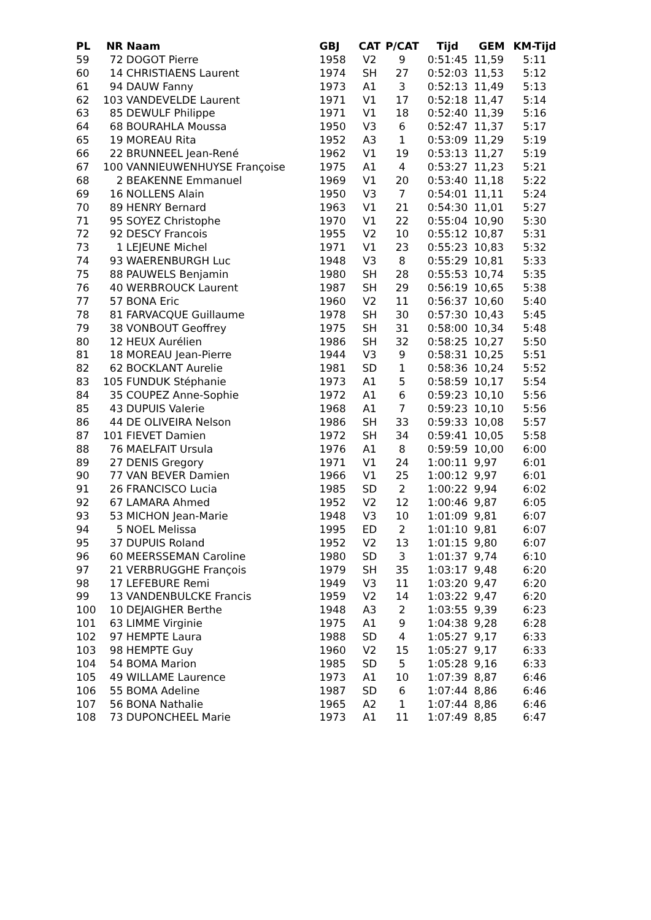| PL | NR | Naam | GBJ | CAT | P/CAT | Tijd | GEM | KM-Tijd |
| --- | --- | --- | --- | --- | --- | --- | --- | --- |
| 59 | 72 | DOGOT Pierre | 1958 | V2 | 9 | 0:51:45 | 11,59 | 5:11 |
| 60 | 14 | CHRISTIAENS Laurent | 1974 | SH | 27 | 0:52:03 | 11,53 | 5:12 |
| 61 | 94 | DAUW Fanny | 1973 | A1 | 3 | 0:52:13 | 11,49 | 5:13 |
| 62 | 103 | VANDEVELDE Laurent | 1971 | V1 | 17 | 0:52:18 | 11,47 | 5:14 |
| 63 | 85 | DEWULF Philippe | 1971 | V1 | 18 | 0:52:40 | 11,39 | 5:16 |
| 64 | 68 | BOURAHLA Moussa | 1950 | V3 | 6 | 0:52:47 | 11,37 | 5:17 |
| 65 | 19 | MOREAU Rita | 1952 | A3 | 1 | 0:53:09 | 11,29 | 5:19 |
| 66 | 22 | BRUNNEEL Jean-René | 1962 | V1 | 19 | 0:53:13 | 11,27 | 5:19 |
| 67 | 100 | VANNIEUWENHUYSE Françoise | 1975 | A1 | 4 | 0:53:27 | 11,23 | 5:21 |
| 68 | 2 | BEAKENNE Emmanuel | 1969 | V1 | 20 | 0:53:40 | 11,18 | 5:22 |
| 69 | 16 | NOLLENS Alain | 1950 | V3 | 7 | 0:54:01 | 11,11 | 5:24 |
| 70 | 89 | HENRY Bernard | 1963 | V1 | 21 | 0:54:30 | 11,01 | 5:27 |
| 71 | 95 | SOYEZ Christophe | 1970 | V1 | 22 | 0:55:04 | 10,90 | 5:30 |
| 72 | 92 | DESCY Francois | 1955 | V2 | 10 | 0:55:12 | 10,87 | 5:31 |
| 73 | 1 | LEJEUNE Michel | 1971 | V1 | 23 | 0:55:23 | 10,83 | 5:32 |
| 74 | 93 | WAERENBURGH Luc | 1948 | V3 | 8 | 0:55:29 | 10,81 | 5:33 |
| 75 | 88 | PAUWELS Benjamin | 1980 | SH | 28 | 0:55:53 | 10,74 | 5:35 |
| 76 | 40 | WERBROUCK Laurent | 1987 | SH | 29 | 0:56:19 | 10,65 | 5:38 |
| 77 | 57 | BONA Eric | 1960 | V2 | 11 | 0:56:37 | 10,60 | 5:40 |
| 78 | 81 | FARVACQUE Guillaume | 1978 | SH | 30 | 0:57:30 | 10,43 | 5:45 |
| 79 | 38 | VONBOUT Geoffrey | 1975 | SH | 31 | 0:58:00 | 10,34 | 5:48 |
| 80 | 12 | HEUX Aurélien | 1986 | SH | 32 | 0:58:25 | 10,27 | 5:50 |
| 81 | 18 | MOREAU Jean-Pierre | 1944 | V3 | 9 | 0:58:31 | 10,25 | 5:51 |
| 82 | 62 | BOCKLANT Aurelie | 1981 | SD | 1 | 0:58:36 | 10,24 | 5:52 |
| 83 | 105 | FUNDUK Stéphanie | 1973 | A1 | 5 | 0:58:59 | 10,17 | 5:54 |
| 84 | 35 | COUPEZ Anne-Sophie | 1972 | A1 | 6 | 0:59:23 | 10,10 | 5:56 |
| 85 | 43 | DUPUIS Valerie | 1968 | A1 | 7 | 0:59:23 | 10,10 | 5:56 |
| 86 | 44 | DE OLIVEIRA Nelson | 1986 | SH | 33 | 0:59:33 | 10,08 | 5:57 |
| 87 | 101 | FIEVET Damien | 1972 | SH | 34 | 0:59:41 | 10,05 | 5:58 |
| 88 | 76 | MAELFAIT Ursula | 1976 | A1 | 8 | 0:59:59 | 10,00 | 6:00 |
| 89 | 27 | DENIS Gregory | 1971 | V1 | 24 | 1:00:11 | 9,97 | 6:01 |
| 90 | 77 | VAN BEVER Damien | 1966 | V1 | 25 | 1:00:12 | 9,97 | 6:01 |
| 91 | 26 | FRANCISCO Lucia | 1985 | SD | 2 | 1:00:22 | 9,94 | 6:02 |
| 92 | 67 | LAMARA Ahmed | 1952 | V2 | 12 | 1:00:46 | 9,87 | 6:05 |
| 93 | 53 | MICHON Jean-Marie | 1948 | V3 | 10 | 1:01:09 | 9,81 | 6:07 |
| 94 | 5 | NOEL Melissa | 1995 | ED | 2 | 1:01:10 | 9,81 | 6:07 |
| 95 | 37 | DUPUIS Roland | 1952 | V2 | 13 | 1:01:15 | 9,80 | 6:07 |
| 96 | 60 | MEERSSEMAN Caroline | 1980 | SD | 3 | 1:01:37 | 9,74 | 6:10 |
| 97 | 21 | VERBRUGGHE François | 1979 | SH | 35 | 1:03:17 | 9,48 | 6:20 |
| 98 | 17 | LEFEBURE Remi | 1949 | V3 | 11 | 1:03:20 | 9,47 | 6:20 |
| 99 | 13 | VANDENBULCKE Francis | 1959 | V2 | 14 | 1:03:22 | 9,47 | 6:20 |
| 100 | 10 | DEJAIGHER Berthe | 1948 | A3 | 2 | 1:03:55 | 9,39 | 6:23 |
| 101 | 63 | LIMME Virginie | 1975 | A1 | 9 | 1:04:38 | 9,28 | 6:28 |
| 102 | 97 | HEMPTE Laura | 1988 | SD | 4 | 1:05:27 | 9,17 | 6:33 |
| 103 | 98 | HEMPTE Guy | 1960 | V2 | 15 | 1:05:27 | 9,17 | 6:33 |
| 104 | 54 | BOMA Marion | 1985 | SD | 5 | 1:05:28 | 9,16 | 6:33 |
| 105 | 49 | WILLAME Laurence | 1973 | A1 | 10 | 1:07:39 | 8,87 | 6:46 |
| 106 | 55 | BOMA Adeline | 1987 | SD | 6 | 1:07:44 | 8,86 | 6:46 |
| 107 | 56 | BONA Nathalie | 1965 | A2 | 1 | 1:07:44 | 8,86 | 6:46 |
| 108 | 73 | DUPONCHEEL Marie | 1973 | A1 | 11 | 1:07:49 | 8,85 | 6:47 |